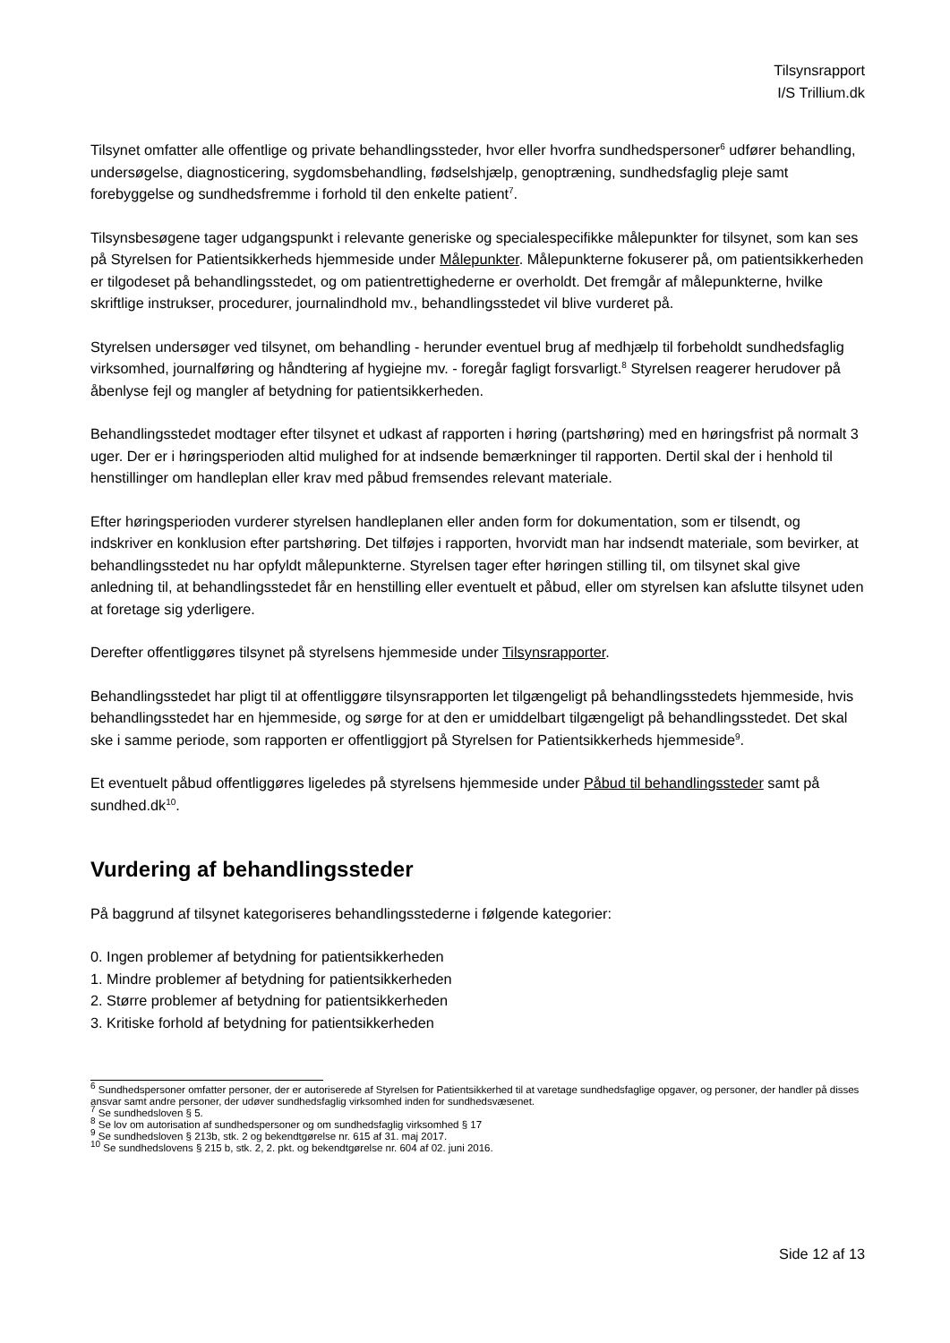Tilsynsrapport
I/S Trillium.dk
Tilsynet omfatter alle offentlige og private behandlingssteder, hvor eller hvorfra sundhedspersoner<sup>6</sup> udfører behandling, undersøgelse, diagnosticering, sygdomsbehandling, fødselshjælp, genoptræning, sundhedsfaglig pleje samt forebyggelse og sundhedsfremme i forhold til den enkelte patient<sup>7</sup>.
Tilsynsbesøgene tager udgangspunkt i relevante generiske og specialespecifikke målepunkter for tilsynet, som kan ses på Styrelsen for Patientsikkerheds hjemmeside under Målepunkter. Målepunkterne fokuserer på, om patientsikkerheden er tilgodeset på behandlingsstedet, og om patientrettighederne er overholdt. Det fremgår af målepunkterne, hvilke skriftlige instrukser, procedurer, journalindhold mv., behandlingsstedet vil blive vurderet på.
Styrelsen undersøger ved tilsynet, om behandling - herunder eventuel brug af medhjælp til forbeholdt sundhedsfaglig virksomhed, journalføring og håndtering af hygiejne mv. - foregår fagligt forsvarligt.<sup>8</sup> Styrelsen reagerer herudover på åbenlyse fejl og mangler af betydning for patientsikkerheden.
Behandlingsstedet modtager efter tilsynet et udkast af rapporten i høring (partshøring) med en høringsfrist på normalt 3 uger. Der er i høringsperioden altid mulighed for at indsende bemærkninger til rapporten. Dertil skal der i henhold til henstillinger om handleplan eller krav med påbud fremsendes relevant materiale.
Efter høringsperioden vurderer styrelsen handleplanen eller anden form for dokumentation, som er tilsendt, og indskriver en konklusion efter partshøring. Det tilføjes i rapporten, hvorvidt man har indsendt materiale, som bevirker, at behandlingsstedet nu har opfyldt målepunkterne. Styrelsen tager efter høringen stilling til, om tilsynet skal give anledning til, at behandlingsstedet får en henstilling eller eventuelt et påbud, eller om styrelsen kan afslutte tilsynet uden at foretage sig yderligere.
Derefter offentliggøres tilsynet på styrelsens hjemmeside under Tilsynsrapporter.
Behandlingsstedet har pligt til at offentliggøre tilsynsrapporten let tilgængeligt på behandlingsstedets hjemmeside, hvis behandlingsstedet har en hjemmeside, og sørge for at den er umiddelbart tilgængeligt på behandlingsstedet. Det skal ske i samme periode, som rapporten er offentliggjort på Styrelsen for Patientsikkerheds hjemmeside<sup>9</sup>.
Et eventuelt påbud offentliggøres ligeledes på styrelsens hjemmeside under Påbud til behandlingssteder samt på sundhed.dk<sup>10</sup>.
Vurdering af behandlingssteder
På baggrund af tilsynet kategoriseres behandlingsstederne i følgende kategorier:
0. Ingen problemer af betydning for patientsikkerheden
1. Mindre problemer af betydning for patientsikkerheden
2. Større problemer af betydning for patientsikkerheden
3. Kritiske forhold af betydning for patientsikkerheden
<sup>6</sup> Sundhedspersoner omfatter personer, der er autoriserede af Styrelsen for Patientsikkerhed til at varetage sundhedsfaglige opgaver, og personer, der handler på disses ansvar samt andre personer, der udøver sundhedsfaglig virksomhed inden for sundhedsvæsenet.
<sup>7</sup> Se sundhedsloven § 5.
<sup>8</sup> Se lov om autorisation af sundhedspersoner og om sundhedsfaglig virksomhed § 17
<sup>9</sup> Se sundhedsloven § 213b, stk. 2 og bekendtgørelse nr. 615 af 31. maj 2017.
<sup>10</sup> Se sundhedslovens § 215 b, stk. 2, 2. pkt. og bekendtgørelse nr. 604 af 02. juni 2016.
Side 12 af 13